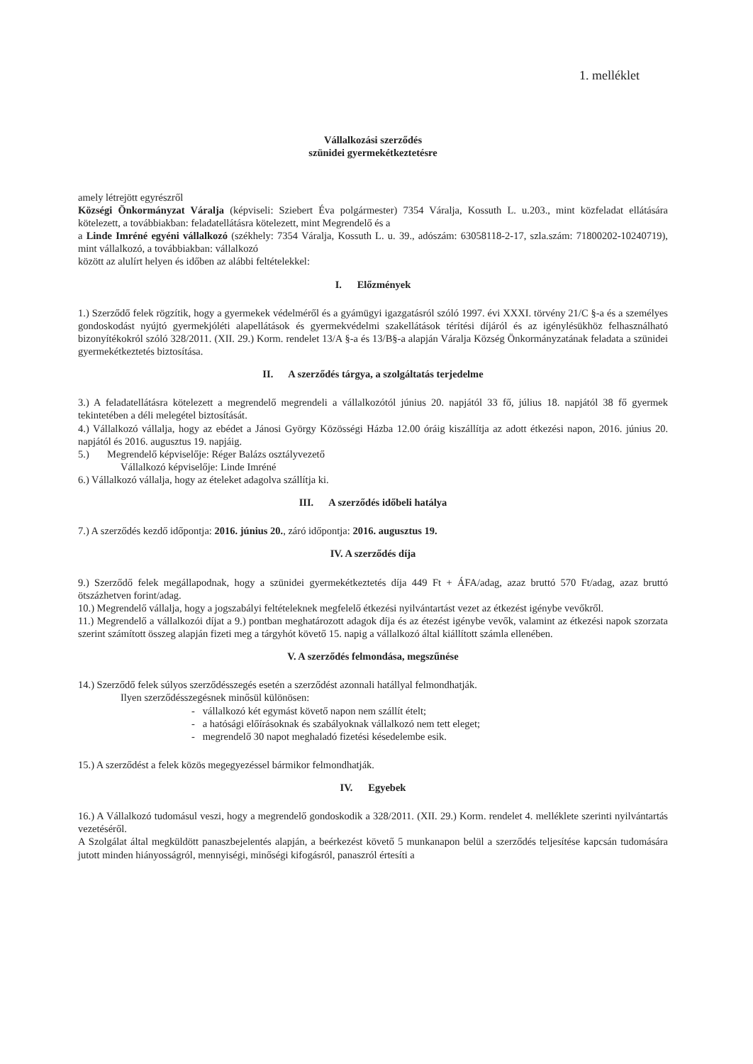1. melléklet
Vállalkozási szerződés
szünidei gyermekétkeztetésre
amely létrejött egyrészről
Községi Önkormányzat Váralja (képviseli: Sziebert Éva polgármester) 7354 Váralja, Kossuth L. u.203., mint közfeladat ellátására kötelezett, a továbbiakban: feladatellátásra kötelezett, mint Megrendelő és a
a Linde Imréné egyéni vállalkozó (székhely: 7354 Váralja, Kossuth L. u. 39., adószám: 63058118-2-17, szla.szám: 71800202-10240719), mint vállalkozó, a továbbiakban: vállalkozó
között az alulírt helyen és időben az alábbi feltételekkel:
I. Előzmények
1.) Szerződő felek rögzítik, hogy a gyermekek védelméről és a gyámügyi igazgatásról szóló 1997. évi XXXI. törvény 21/C §-a és a személyes gondoskodást nyújtó gyermekjóléti alapellátások és gyermekvédelmi szakellátások térítési díjáról és az igénylésükhöz felhasználható bizonyítékokról szóló 328/2011. (XII. 29.) Korm. rendelet 13/A §-a és 13/B§-a alapján Váralja Község Önkormányzatának feladata a szünidei gyermekétkeztetés biztosítása.
II. A szerződés tárgya, a szolgáltatás terjedelme
3.) A feladatellátásra kötelezett a megrendelő megrendeli a vállalkozótól június 20. napjától 33 fő, július 18. napjától 38 fő gyermek tekintetében a déli melegétel biztosítását.
4.) Vállalkozó vállalja, hogy az ebédet a Jánosi György Közösségi Házba 12.00 óráig kiszállítja az adott étkezési napon, 2016. június 20. napjától és 2016. augusztus 19. napjáig.
5.) Megrendelő képviselője: Réger Balázs osztályvezető
Vállalkozó képviselője: Linde Imréné
6.) Vállalkozó vállalja, hogy az ételeket adagolva szállítja ki.
III. A szerződés időbeli hatálya
7.) A szerződés kezdő időpontja: 2016. június 20., záró időpontja: 2016. augusztus 19.
IV. A szerződés díja
9.) Szerződő felek megállapodnak, hogy a szünidei gyermekétkeztetés díja 449 Ft + ÁFA/adag, azaz bruttó 570 Ft/adag, azaz bruttó ötszázhetven forint/adag.
10.) Megrendelő vállalja, hogy a jogszabályi feltételeknek megfelelő étkezési nyilvántartást vezet az étkezést igénybe vevőkről.
11.) Megrendelő a vállalkozói díjat a 9.) pontban meghatározott adagok díja és az étezést igénybe vevők, valamint az étkezési napok szorzata szerint számított összeg alapján fizeti meg a tárgyhót követő 15. napig a vállalkozó által kiállított számla ellenében.
V. A szerződés felmondása, megszűnése
14.) Szerződő felek súlyos szerződésszegés esetén a szerződést azonnali hatállyal felmondhatják.
Ilyen szerződésszegésnek minősül különösen:
- vállalkozó két egymást követő napon nem szállít ételt;
- a hatósági előírásoknak és szabályoknak vállalkozó nem tett eleget;
- megrendelő 30 napot meghaladó fizetési késedelembe esik.
15.) A szerződést a felek közös megegyezéssel bármikor felmondhatják.
IV. Egyebek
16.) A Vállalkozó tudomásul veszi, hogy a megrendelő gondoskodik a 328/2011. (XII. 29.) Korm. rendelet 4. melléklete szerinti nyilvántartás vezetéséről.
A Szolgálat által megküldött panaszbejelentés alapján, a beérkezést követő 5 munkanapon belül a szerződés teljesítése kapcsán tudomására jutott minden hiányosságról, mennyiségi, minőségi kifogásról, panaszról értesíti a